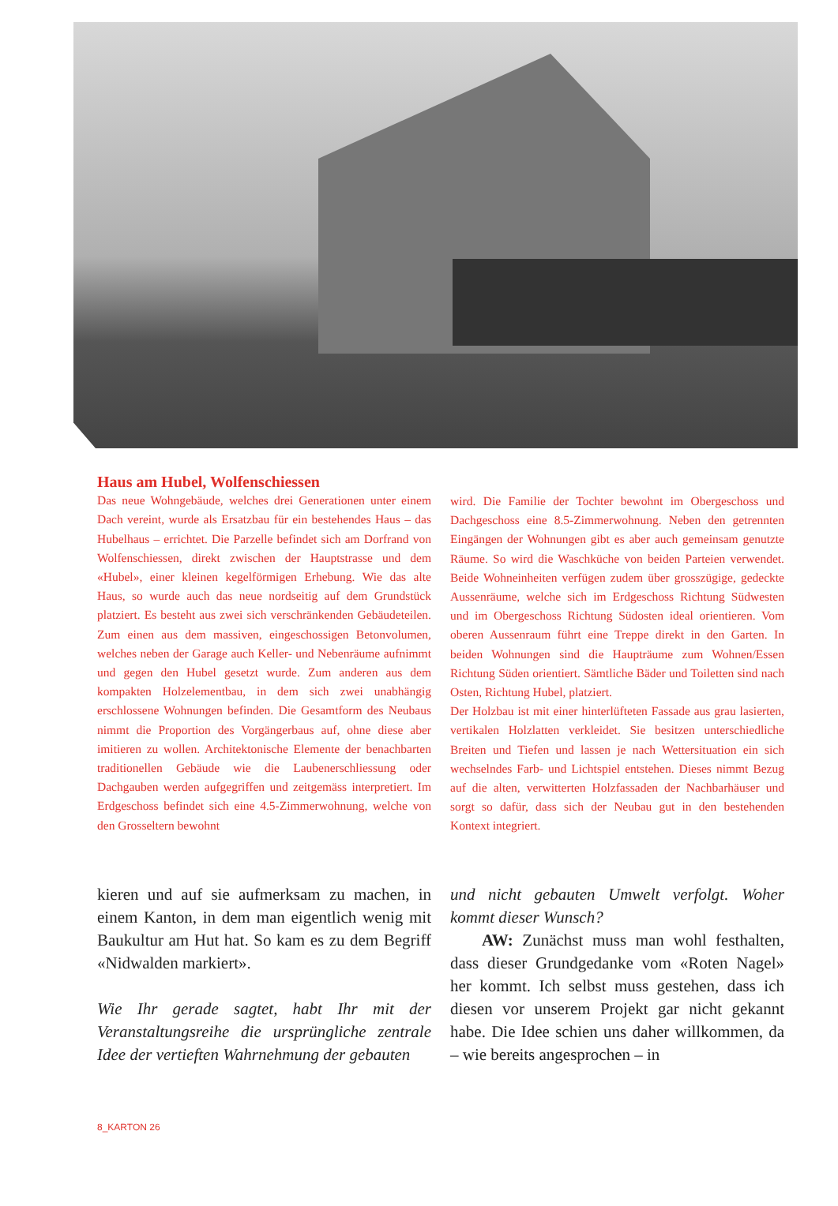Haus am Hubel, Wolfenschiessen
Das neue Wohngebäude, welches drei Generationen unter einem Dach vereint, wurde als Ersatzbau für ein bestehendes Haus – das Hubelhaus – errichtet. Die Parzelle befindet sich am Dorfrand von Wolfenschiessen, direkt zwischen der Hauptstrasse und dem «Hubel», einer kleinen kegelförmigen Erhebung. Wie das alte Haus, so wurde auch das neue nordseitig auf dem Grundstück platziert. Es besteht aus zwei sich verschränkenden Gebäudeteilen. Zum einen aus dem massiven, eingeschossigen Betonvolumen, welches neben der Garage auch Keller- und Nebenräume aufnimmt und gegen den Hubel gesetzt wurde. Zum anderen aus dem kompakten Holzelementbau, in dem sich zwei unabhängig erschlossene Wohnungen befinden. Die Gesamtform des Neubaus nimmt die Proportion des Vorgängerbaus auf, ohne diese aber imitieren zu wollen. Architektonische Elemente der benachbarten traditionellen Gebäude wie die Laubenerschliessung oder Dachgauben werden aufgegriffen und zeitgemäss interpretiert. Im Erdgeschoss befindet sich eine 4.5-Zimmerwohnung, welche von den Grosseltern bewohnt
wird. Die Familie der Tochter bewohnt im Obergeschoss und Dachgeschoss eine 8.5-Zimmerwohnung. Neben den getrennten Eingängen der Wohnungen gibt es aber auch gemeinsam genutzte Räume. So wird die Waschküche von beiden Parteien verwendet. Beide Wohneinheiten verfügen zudem über grosszügige, gedeckte Aussenräume, welche sich im Erdgeschoss Richtung Südwesten und im Obergeschoss Richtung Südosten ideal orientieren. Vom oberen Aussenraum führt eine Treppe direkt in den Garten. In beiden Wohnungen sind die Haupträume zum Wohnen/Essen Richtung Süden orientiert. Sämtliche Bäder und Toiletten sind nach Osten, Richtung Hubel, platziert.
Der Holzbau ist mit einer hinterlüfteten Fassade aus grau lasierten, vertikalen Holzlatten verkleidet. Sie besitzen unterschiedliche Breiten und Tiefen und lassen je nach Wettersituation ein sich wechselndes Farb- und Lichtspiel entstehen. Dieses nimmt Bezug auf die alten, verwitterten Holzfassaden der Nachbarhäuser und sorgt so dafür, dass sich der Neubau gut in den bestehenden Kontext integriert.
kieren und auf sie aufmerksam zu machen, in einem Kanton, in dem man eigentlich wenig mit Baukultur am Hut hat. So kam es zu dem Begriff «Nidwalden markiert».
Wie Ihr gerade sagtet, habt Ihr mit der Veranstaltungsreihe die ursprüngliche zentrale Idee der vertieften Wahrnehmung der gebauten
und nicht gebauten Umwelt verfolgt. Woher kommt dieser Wunsch?
AW: Zunächst muss man wohl festhalten, dass dieser Grundgedanke vom «Roten Nagel» her kommt. Ich selbst muss gestehen, dass ich diesen vor unserem Projekt gar nicht gekannt habe. Die Idee schien uns daher willkommen, da – wie bereits angesprochen – in
8_KARTON 26